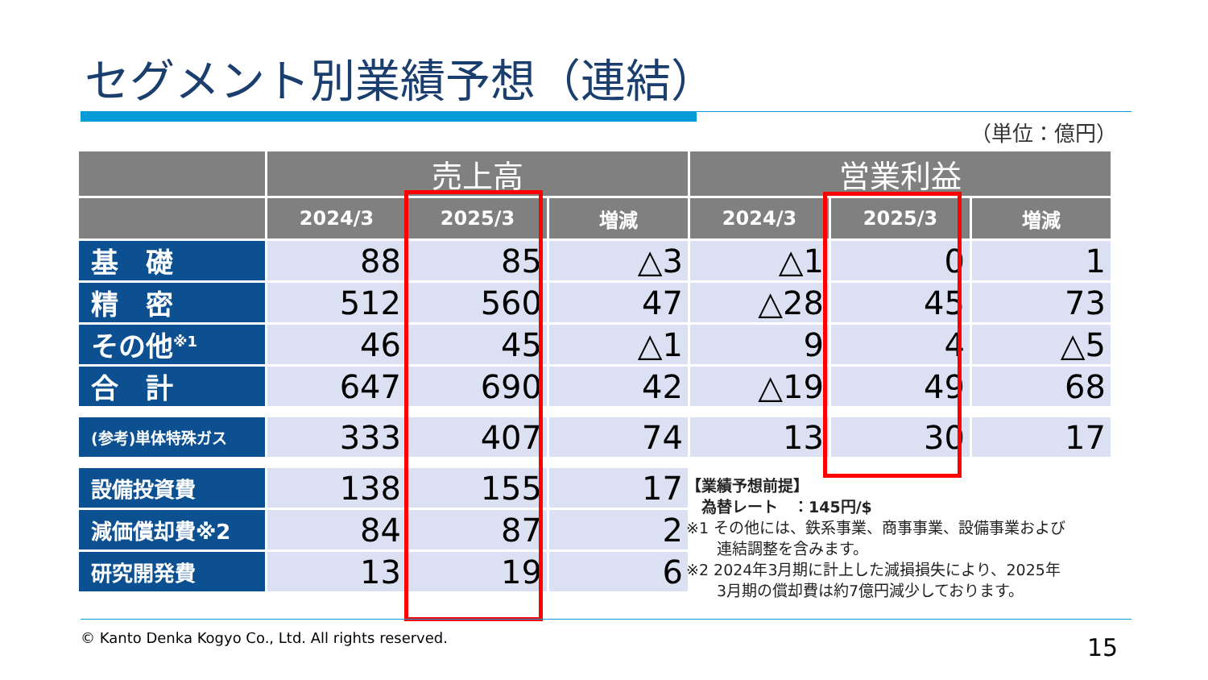セグメント別業績予想（連結）
（単位：億円）
| | 売上高 | | | 営業利益 | | |
| --- | --- | --- | --- | --- | --- | --- |
| | 2024/3 | 2025/3 | 増減 | 2024/3 | 2025/3 | 増減 |
| 基 礎 | 88 | 85 | △3 | △1 | 0 | 1 |
| 精 密 | 512 | 560 | 47 | △28 | 45 | 73 |
| その他<sup>※1</sup> | 46 | 45 | △1 | 9 | 4 | △5 |
| 合 計 | 647 | 690 | 42 | △19 | 49 | 68 |
| (参考)単体特殊ガス | 333 | 407 | 74 | 13 | 30 | 17 |
| 設備投資費 | 138 | 155 | 17 | | | |
| 減価償却費※2 | 84 | 87 | 2 | | | |
| 研究開発費 | 13 | 19 | 6 | | | |
【業績予想前提】
　為替レート　：145円/$
※1 その他には、鉄系事業、商事事業、設備事業および
　　連結調整を含みます。
※2 2024年3月期に計上した減損損失により、2025年
　　3月期の償却費は約7億円減少しております。
© Kanto Denka Kogyo Co., Ltd. All rights reserved.
15